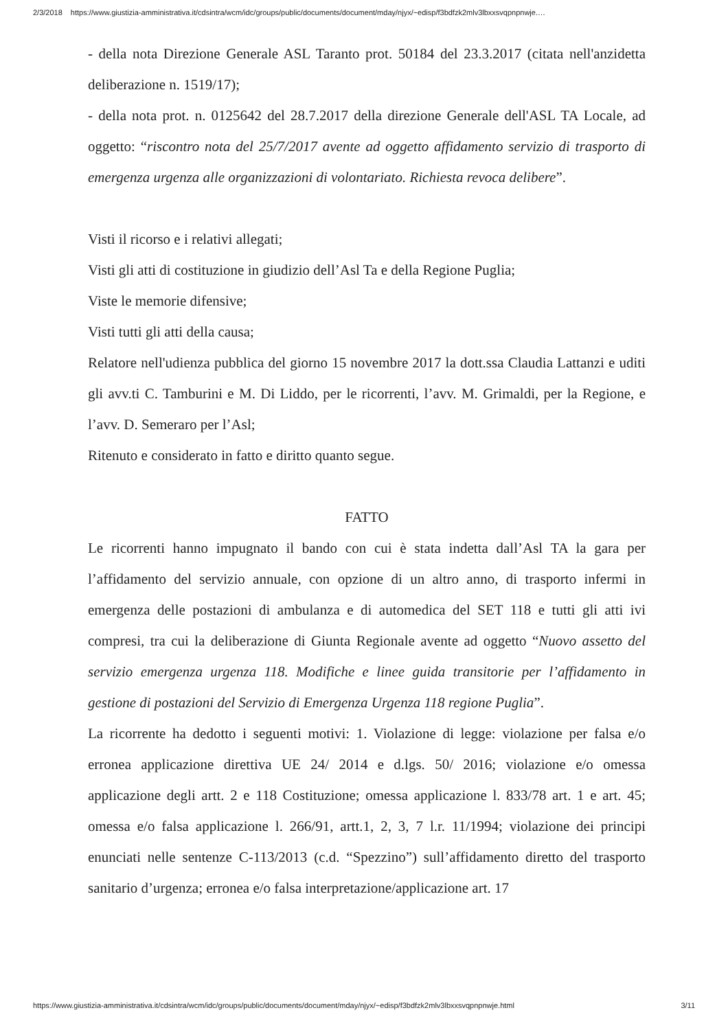2/3/2018 https://www.giustizia-amministrativa.it/cdsintra/wcm/idc/groups/public/documents/document/mday/njyx/~edisp/f3bdfzk2mlv3lbxxsvqpnpnwje.…
- della nota Direzione Generale ASL Taranto prot. 50184 del 23.3.2017 (citata nell'anzidetta deliberazione n. 1519/17);
- della nota prot. n. 0125642 del 28.7.2017 della direzione Generale dell'ASL TA Locale, ad oggetto: “riscontro nota del 25/7/2017 avente ad oggetto affidamento servizio di trasporto di emergenza urgenza alle organizzazioni di volontariato. Richiesta revoca delibere”.
Visti il ricorso e i relativi allegati;
Visti gli atti di costituzione in giudizio dell’Asl Ta e della Regione Puglia;
Viste le memorie difensive;
Visti tutti gli atti della causa;
Relatore nell'udienza pubblica del giorno 15 novembre 2017 la dott.ssa Claudia Lattanzi e uditi gli avv.ti C. Tamburini e M. Di Liddo, per le ricorrenti, l’avv. M. Grimaldi, per la Regione, e l’avv. D. Semeraro per l’Asl;
Ritenuto e considerato in fatto e diritto quanto segue.
FATTO
Le ricorrenti hanno impugnato il bando con cui è stata indetta dall’Asl TA la gara per l’affidamento del servizio annuale, con opzione di un altro anno, di trasporto infermi in emergenza delle postazioni di ambulanza e di automedica del SET 118 e tutti gli atti ivi compresi, tra cui la deliberazione di Giunta Regionale avente ad oggetto “Nuovo assetto del servizio emergenza urgenza 118. Modifiche e linee guida transitorie per l’affidamento in gestione di postazioni del Servizio di Emergenza Urgenza 118 regione Puglia”.
La ricorrente ha dedotto i seguenti motivi: 1. Violazione di legge: violazione per falsa e/o erronea applicazione direttiva UE 24/ 2014 e d.lgs. 50/ 2016; violazione e/o omessa applicazione degli artt. 2 e 118 Costituzione; omessa applicazione l. 833/78 art. 1 e art. 45; omessa e/o falsa applicazione l. 266/91, artt.1, 2, 3, 7 l.r. 11/1994; violazione dei principi enunciati nelle sentenze C-113/2013 (c.d. “Spezzino”) sull’affidamento diretto del trasporto sanitario d’urgenza; erronea e/o falsa interpretazione/applicazione art. 17
https://www.giustizia-amministrativa.it/cdsintra/wcm/idc/groups/public/documents/document/mday/njyx/~edisp/f3bdfzk2mlv3lbxxsvqpnpnwje.html 3/11